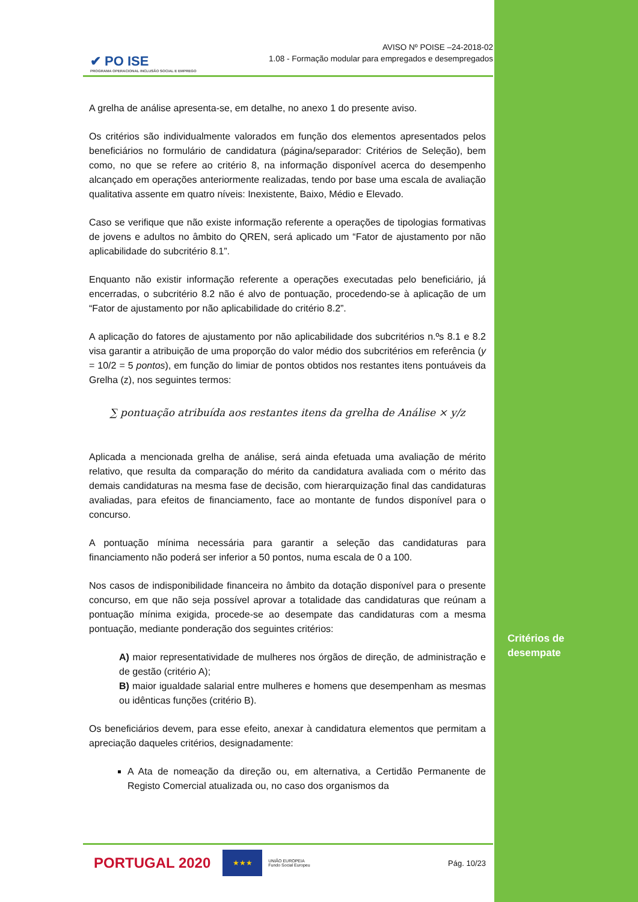✔ PO ISE
PROGRAMA OPERACIONAL INCLUSÃO SOCIAL E EMPREGO
AVISO Nº POISE –24-2018-02
1.08 - Formação modular para empregados e desempregados
A grelha de análise apresenta-se, em detalhe, no anexo 1 do presente aviso.
Os critérios são individualmente valorados em função dos elementos apresentados pelos beneficiários no formulário de candidatura (página/separador: Critérios de Seleção), bem como, no que se refere ao critério 8, na informação disponível acerca do desempenho alcançado em operações anteriormente realizadas, tendo por base uma escala de avaliação qualitativa assente em quatro níveis: Inexistente, Baixo, Médio e Elevado.
Caso se verifique que não existe informação referente a operações de tipologias formativas de jovens e adultos no âmbito do QREN, será aplicado um “Fator de ajustamento por não aplicabilidade do subcritério 8.1”.
Enquanto não existir informação referente a operações executadas pelo beneficiário, já encerradas, o subcritério 8.2 não é alvo de pontuação, procedendo-se à aplicação de um “Fator de ajustamento por não aplicabilidade do critério 8.2”.
A aplicação do fatores de ajustamento por não aplicabilidade dos subcritérios n.ºs 8.1 e 8.2 visa garantir a atribuição de uma proporção do valor médio dos subcritérios em referência (y = 10/2 = 5 pontos), em função do limiar de pontos obtidos nos restantes itens pontuáveis da Grelha (z), nos seguintes termos:
∑ pontuação atribuída aos restantes itens da grelha de Análise × y/z
Aplicada a mencionada grelha de análise, será ainda efetuada uma avaliação de mérito relativo, que resulta da comparação do mérito da candidatura avaliada com o mérito das demais candidaturas na mesma fase de decisão, com hierarquização final das candidaturas avaliadas, para efeitos de financiamento, face ao montante de fundos disponível para o concurso.
A pontuação mínima necessária para garantir a seleção das candidaturas para financiamento não poderá ser inferior a 50 pontos, numa escala de 0 a 100.
Nos casos de indisponibilidade financeira no âmbito da dotação disponível para o presente concurso, em que não seja possível aprovar a totalidade das candidaturas que reúnam a pontuação mínima exigida, procede-se ao desempate das candidaturas com a mesma pontuação, mediante ponderação dos seguintes critérios:
A) maior representatividade de mulheres nos órgãos de direção, de administração e de gestão (critério A);
B) maior igualdade salarial entre mulheres e homens que desempenham as mesmas ou idênticas funções (critério B).
Os beneficiários devem, para esse efeito, anexar à candidatura elementos que permitam a apreciação daqueles critérios, designadamente:
A Ata de nomeação da direção ou, em alternativa, a Certidão Permanente de Registo Comercial atualizada ou, no caso dos organismos da
PORTUGAL 2020 ★★★ UNIÃO EUROPEIA
Fundo Social Europeu Pág. 10/23
Critérios de
desempate